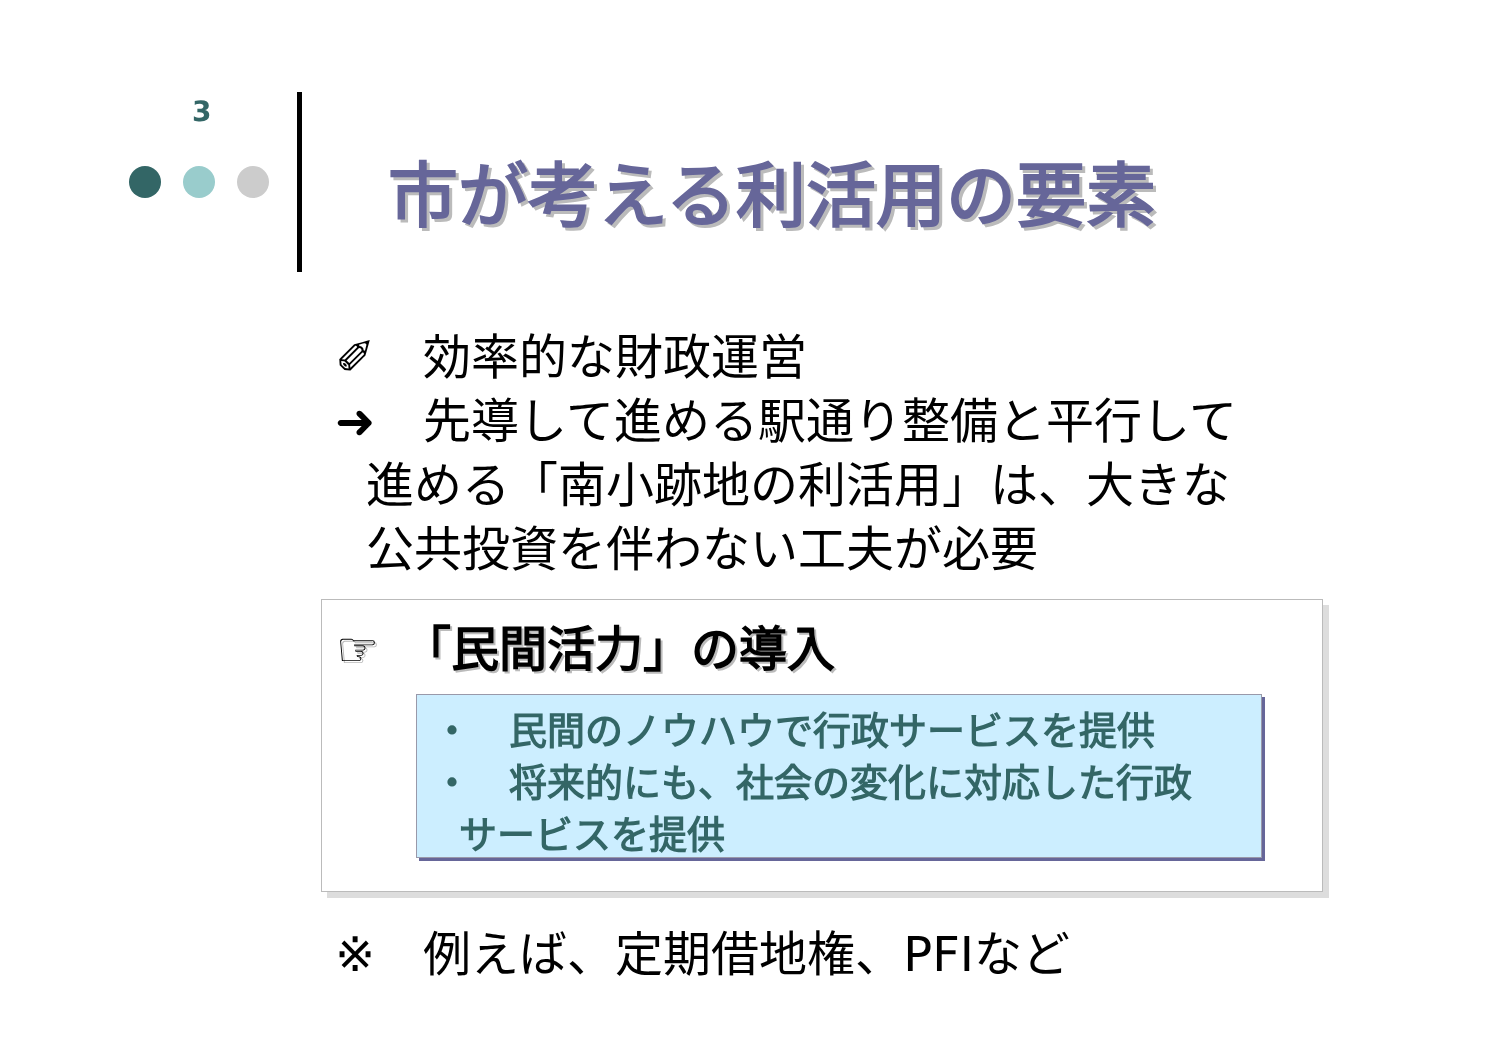3
市が考える利活用の要素
✐　効率的な財政運営
➜　先導して進める駅通り整備と平行して
進める「南小跡地の利活用」は、大きな
公共投資を伴わない工夫が必要
☞　「民間活力」の導入
・　民間のノウハウで行政サービスを提供
・　将来的にも、社会の変化に対応した行政
サービスを提供
※　例えば、定期借地権、PFIなど